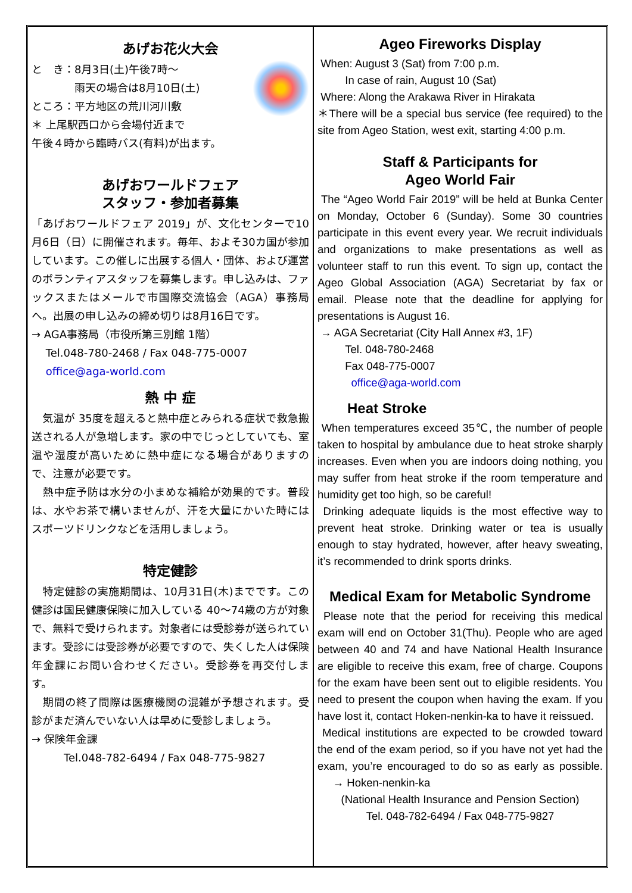あげお花火大会
と　き：8月3日(土)午後7時～
　　　　雨天の場合は8月10日(土)
ところ：平方地区の荒川河川敷
＊ 上尾駅西口から会場付近まで
午後４時から臨時バス(有料)が出ます。
あげおワールドフェア
スタッフ・参加者募集
「あげおワールドフェア 2019」が、文化センターで10月6日（日）に開催されます。毎年、およそ30カ国が参加しています。この催しに出展する個人・団体、および運営のボランティアスタッフを募集します。申し込みは、ファックスまたはメールで市国際交流協会（AGA）事務局へ。出展の申し込みの締め切りは8月16日です。
→ AGA事務局（市役所第三別館 1階）
　 Tel.048-780-2468 / Fax 048-775-0007
　 office@aga-world.com
熱 中 症
　気温が 35度を超えると熱中症とみられる症状で救急搬送される人が急増します。家の中でじっとしていても、室温や湿度が高いために熱中症になる場合がありますので、注意が必要です。
　熱中症予防は水分の小まめな補給が効果的です。普段は、水やお茶で構いませんが、汗を大量にかいた時にはスポーツドリンクなどを活用しましょう。
特定健診
　特定健診の実施期間は、10月31日(木)までです。この健診は国民健康保険に加入している 40～74歳の方が対象で、無料で受けられます。対象者には受診券が送られています。受診には受診券が必要ですので、失くした人は保険年金課にお問い合わせください。受診券を再交付します。
　期間の終了間際は医療機関の混雑が予想されます。受診がまだ済んでいない人は早めに受診しましょう。
→ 保険年金課
　　　Tel.048-782-6494 / Fax 048-775-9827
Ageo Fireworks Display
When: August 3 (Sat) from 7:00 p.m.
In case of rain, August 10 (Sat)
Where: Along the Arakawa River in Hirakata
＊There will be a special bus service (fee required) to the site from Ageo Station, west exit, starting 4:00 p.m.
Staff & Participants for
Ageo World Fair
The “Ageo World Fair 2019” will be held at Bunka Center on Monday, October 6 (Sunday). Some 30 countries participate in this event every year. We recruit individuals and organizations to make presentations as well as volunteer staff to run this event. To sign up, contact the Ageo Global Association (AGA) Secretariat by fax or email. Please note that the deadline for applying for presentations is August 16.
→ AGA Secretariat (City Hall Annex #3, 1F)
Tel. 048-780-2468
Fax 048-775-0007
office@aga-world.com
Heat Stroke
When temperatures exceed 35℃, the number of people taken to hospital by ambulance due to heat stroke sharply increases. Even when you are indoors doing nothing, you may suffer from heat stroke if the room temperature and humidity get too high, so be careful!
Drinking adequate liquids is the most effective way to prevent heat stroke. Drinking water or tea is usually enough to stay hydrated, however, after heavy sweating, it’s recommended to drink sports drinks.
Medical Exam for Metabolic Syndrome
Please note that the period for receiving this medical exam will end on October 31(Thu). People who are aged between 40 and 74 and have National Health Insurance are eligible to receive this exam, free of charge. Coupons for the exam have been sent out to eligible residents. You need to present the coupon when having the exam. If you have lost it, contact Hoken-nenkin-ka to have it reissued.
Medical institutions are expected to be crowded toward the end of the exam period, so if you have not yet had the exam, you’re encouraged to do so as early as possible. → Hoken-nenkin-ka
(National Health Insurance and Pension Section)
Tel. 048-782-6494 / Fax 048-775-9827